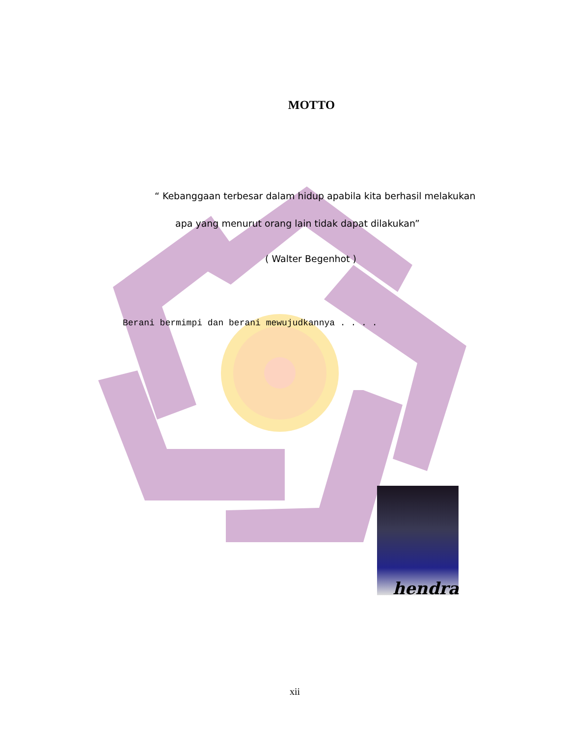MOTTO
“ Kebanggaan terbesar dalam hidup apabila kita berhasil melakukan
apa yang menurut orang lain tidak dapat dilakukan”
( Walter Begenhot )
Berani bermimpi dan berani mewujudkannya . . . .
hendra
xii